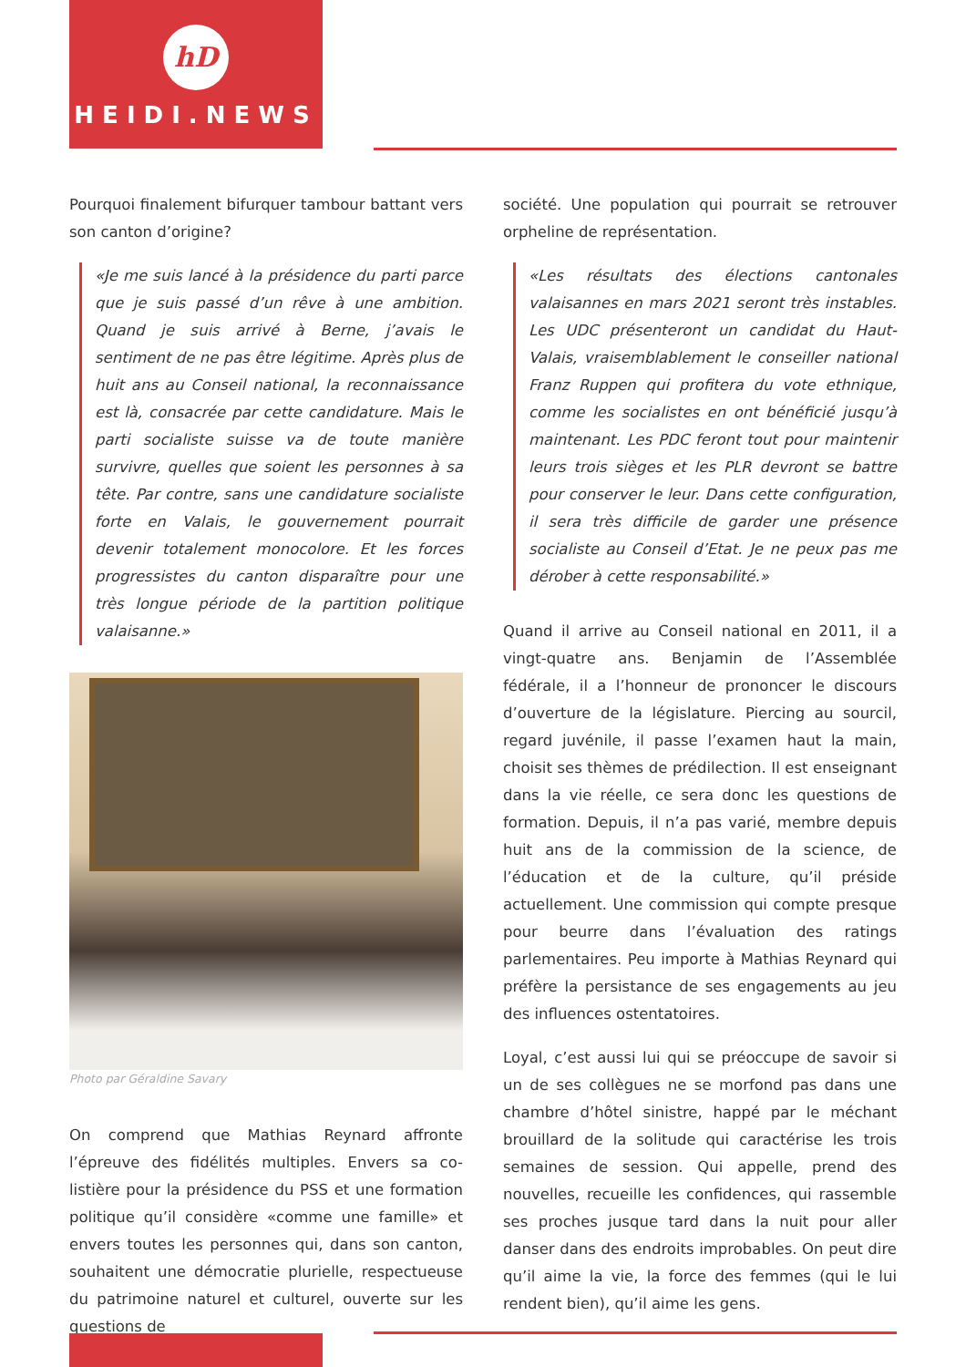hD
HEIDI.NEWS
Pourquoi finalement bifurquer tambour battant vers son canton d’origine?
«Je me suis lancé à la présidence du parti parce que je suis passé d’un rêve à une ambition. Quand je suis arrivé à Berne, j’avais le sentiment de ne pas être légitime. Après plus de huit ans au Conseil national, la reconnaissance est là, consacrée par cette candidature. Mais le parti socialiste suisse va de toute manière survivre, quelles que soient les personnes à sa tête. Par contre, sans une candidature socialiste forte en Valais, le gouvernement pourrait devenir totalement monocolore. Et les forces progressistes du canton disparaître pour une très longue période de la partition politique valaisanne.»
Photo par Géraldine Savary
On comprend que Mathias Reynard affronte l’épreuve des fidélités multiples. Envers sa co-listière pour la présidence du PSS et une formation politique qu’il considère «comme une famille» et envers toutes les personnes qui, dans son canton, souhaitent une démocratie plurielle, respectueuse du patrimoine naturel et culturel, ouverte sur les questions de
société. Une population qui pourrait se retrouver orpheline de représentation.
«Les résultats des élections cantonales valaisannes en mars 2021 seront très instables. Les UDC présenteront un candidat du Haut-Valais, vraisemblablement le conseiller national Franz Ruppen qui profitera du vote ethnique, comme les socialistes en ont bénéficié jusqu’à maintenant. Les PDC feront tout pour maintenir leurs trois sièges et les PLR devront se battre pour conserver le leur. Dans cette configuration, il sera très difficile de garder une présence socialiste au Conseil d’Etat. Je ne peux pas me dérober à cette responsabilité.»
Quand il arrive au Conseil national en 2011, il a vingt-quatre ans. Benjamin de l’Assemblée fédérale, il a l’honneur de prononcer le discours d’ouverture de la législature. Piercing au sourcil, regard juvénile, il passe l’examen haut la main, choisit ses thèmes de prédilection. Il est enseignant dans la vie réelle, ce sera donc les questions de formation. Depuis, il n’a pas varié, membre depuis huit ans de la commission de la science, de l’éducation et de la culture, qu’il préside actuellement. Une commission qui compte presque pour beurre dans l’évaluation des ratings parlementaires. Peu importe à Mathias Reynard qui préfère la persistance de ses engagements au jeu des influences ostentatoires.
Loyal, c’est aussi lui qui se préoccupe de savoir si un de ses collègues ne se morfond pas dans une chambre d’hôtel sinistre, happé par le méchant brouillard de la solitude qui caractérise les trois semaines de session. Qui appelle, prend des nouvelles, recueille les confidences, qui rassemble ses proches jusque tard dans la nuit pour aller danser dans des endroits improbables. On peut dire qu’il aime la vie, la force des femmes (qui le lui rendent bien), qu’il aime les gens.